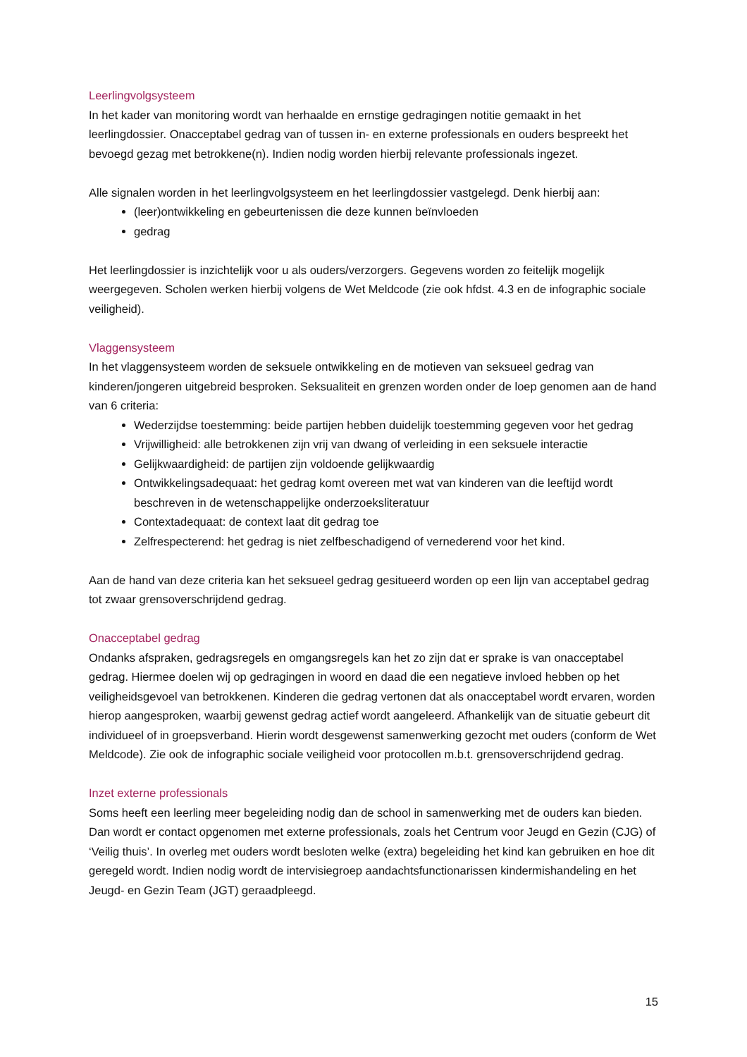Leerlingvolgsysteem
In het kader van monitoring wordt van herhaalde en ernstige gedragingen notitie gemaakt in het leerlingdossier. Onacceptabel gedrag van of tussen in- en externe professionals en ouders bespreekt het bevoegd gezag met betrokkene(n). Indien nodig worden hierbij relevante professionals ingezet.
Alle signalen worden in het leerlingvolgsysteem en het leerlingdossier vastgelegd. Denk hierbij aan:
(leer)ontwikkeling en gebeurtenissen die deze kunnen beïnvloeden
gedrag
Het leerlingdossier is inzichtelijk voor u als ouders/verzorgers. Gegevens worden zo feitelijk mogelijk weergegeven. Scholen werken hierbij volgens de Wet Meldcode (zie ook hfdst. 4.3 en de infographic sociale veiligheid).
Vlaggensysteem
In het vlaggensysteem worden de seksuele ontwikkeling en de motieven van seksueel gedrag van kinderen/jongeren uitgebreid besproken. Seksualiteit en grenzen worden onder de loep genomen aan de hand van 6 criteria:
Wederzijdse toestemming: beide partijen hebben duidelijk toestemming gegeven voor het gedrag
Vrijwilligheid: alle betrokkenen zijn vrij van dwang of verleiding in een seksuele interactie
Gelijkwaardigheid: de partijen zijn voldoende gelijkwaardig
Ontwikkelingsadequaat: het gedrag komt overeen met wat van kinderen van die leeftijd wordt beschreven in de wetenschappelijke onderzoeksliteratuur
Contextadequaat: de context laat dit gedrag toe
Zelfrespecterend: het gedrag is niet zelfbeschadigend of vernederend voor het kind.
Aan de hand van deze criteria kan het seksueel gedrag gesitueerd worden op een lijn van acceptabel gedrag tot zwaar grensoverschrijdend gedrag.
Onacceptabel gedrag
Ondanks afspraken, gedragsregels en omgangsregels kan het zo zijn dat er sprake is van onacceptabel gedrag. Hiermee doelen wij op gedragingen in woord en daad die een negatieve invloed hebben op het veiligheidsgevoel van betrokkenen. Kinderen die gedrag vertonen dat als onacceptabel wordt ervaren, worden hierop aangesproken, waarbij gewenst gedrag actief wordt aangeleerd. Afhankelijk van de situatie gebeurt dit individueel of in groepsverband. Hierin wordt desgewenst samenwerking gezocht met ouders (conform de Wet Meldcode). Zie ook de infographic sociale veiligheid voor protocollen m.b.t. grensoverschrijdend gedrag.
Inzet externe professionals
Soms heeft een leerling meer begeleiding nodig dan de school in samenwerking met de ouders kan bieden. Dan wordt er contact opgenomen met externe professionals, zoals het Centrum voor Jeugd en Gezin (CJG) of ‘Veilig thuis’. In overleg met ouders wordt besloten welke (extra) begeleiding het kind kan gebruiken en hoe dit geregeld wordt. Indien nodig wordt de intervisiegroep aandachtsfunctionarissen kindermishandeling en het Jeugd- en Gezin Team (JGT) geraadpleegd.
15